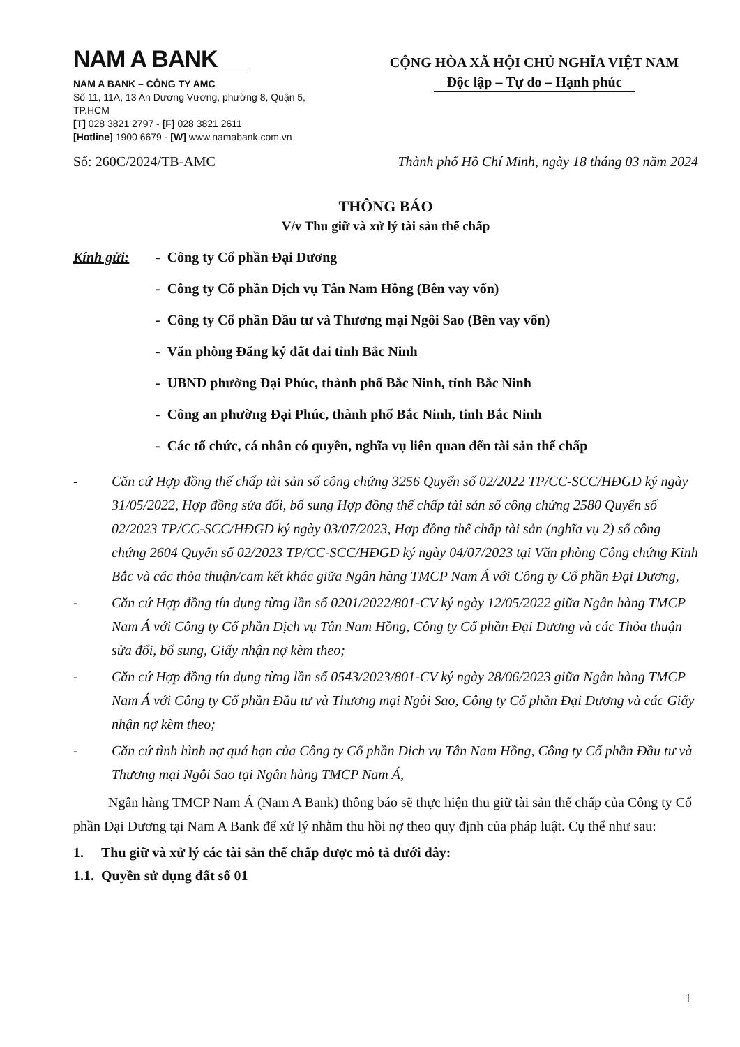NAM A BANK
NAM A BANK – CÔNG TY AMC
Số 11, 11A, 13 An Dương Vương, phường 8, Quận 5, TP.HCM
[T] 028 3821 2797 - [F] 028 3821 2611
[Hotline] 1900 6679 - [W] www.namabank.com.vn
CỘNG HÒA XÃ HỘI CHỦ NGHĨA VIỆT NAM
Độc lập – Tự do – Hạnh phúc
Số: 260C/2024/TB-AMC Thành phố Hồ Chí Minh, ngày 18 tháng 03 năm 2024
THÔNG BÁO
V/v Thu giữ và xử lý tài sản thế chấp
Kính gửi: - Công ty Cổ phần Đại Dương
- Công ty Cổ phần Dịch vụ Tân Nam Hồng (Bên vay vốn)
- Công ty Cổ phần Đầu tư và Thương mại Ngôi Sao (Bên vay vốn)
- Văn phòng Đăng ký đất đai tỉnh Bắc Ninh
- UBND phường Đại Phúc, thành phố Bắc Ninh, tỉnh Bắc Ninh
- Công an phường Đại Phúc, thành phố Bắc Ninh, tỉnh Bắc Ninh
- Các tổ chức, cá nhân có quyền, nghĩa vụ liên quan đến tài sản thế chấp
- Căn cứ Hợp đồng thế chấp tài sản số công chứng 3256 Quyển số 02/2022 TP/CC-SCC/HĐGD ký ngày 31/05/2022, Hợp đồng sửa đổi, bổ sung Hợp đồng thế chấp tài sản số công chứng 2580 Quyển số 02/2023 TP/CC-SCC/HĐGD ký ngày 03/07/2023, Hợp đồng thế chấp tài sản (nghĩa vụ 2) số công chứng 2604 Quyển số 02/2023 TP/CC-SCC/HĐGD ký ngày 04/07/2023 tại Văn phòng Công chứng Kinh Bắc và các thỏa thuận/cam kết khác giữa Ngân hàng TMCP Nam Á với Công ty Cổ phần Đại Dương,
- Căn cứ Hợp đồng tín dụng từng lần số 0201/2022/801-CV ký ngày 12/05/2022 giữa Ngân hàng TMCP Nam Á với Công ty Cổ phần Dịch vụ Tân Nam Hồng, Công ty Cổ phần Đại Dương và các Thỏa thuận sửa đổi, bổ sung, Giấy nhận nợ kèm theo;
- Căn cứ Hợp đồng tín dụng từng lần số 0543/2023/801-CV ký ngày 28/06/2023 giữa Ngân hàng TMCP Nam Á với Công ty Cổ phần Đầu tư và Thương mại Ngôi Sao, Công ty Cổ phần Đại Dương và các Giấy nhận nợ kèm theo;
- Căn cứ tình hình nợ quá hạn của Công ty Cổ phần Dịch vụ Tân Nam Hồng, Công ty Cổ phần Đầu tư và Thương mại Ngôi Sao tại Ngân hàng TMCP Nam Á,
Ngân hàng TMCP Nam Á (Nam A Bank) thông báo sẽ thực hiện thu giữ tài sản thế chấp của Công ty Cổ phần Đại Dương tại Nam A Bank để xử lý nhằm thu hồi nợ theo quy định của pháp luật. Cụ thể như sau:
1. Thu giữ và xử lý các tài sản thế chấp được mô tả dưới đây:
1.1. Quyền sử dụng đất số 01
1